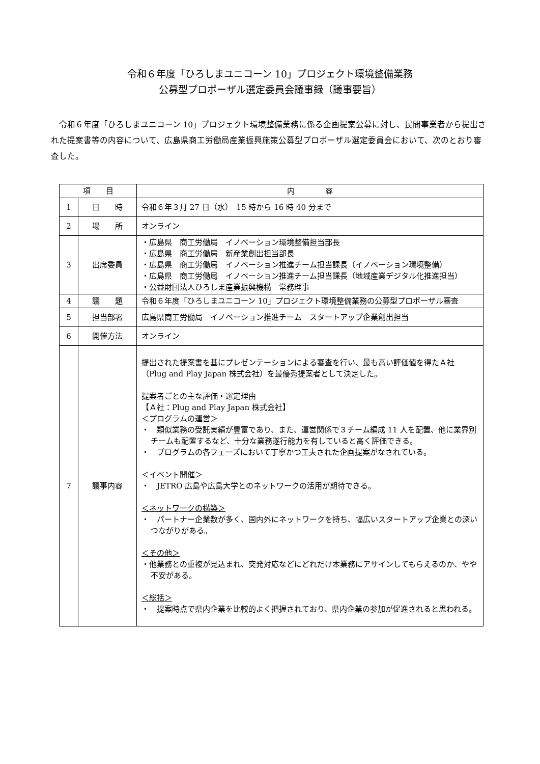令和６年度「ひろしまユニコーン 10」プロジェクト環境整備業務
公募型プロポーザル選定委員会議事録（議事要旨）
令和６年度「ひろしまユニコーン 10」プロジェクト環境整備業務に係る企画提案公募に対し、民間事業者から提出された提案書等の内容について、広島県商工労働局産業振興施策公募型プロポーザル選定委員会において、次のとおり審査した。
| 項 目 | | 内 容 |
| --- | --- | --- |
| 1 | 日 時 | 令和６年３月 27 日（水） 15 時から 16 時 40 分まで |
| 2 | 場 所 | オンライン |
| 3 | 出席委員 | ・広島県 商工労働局 イノベーション環境整備担当部長 ・広島県 商工労働局 新産業創出担当部長 ・広島県 商工労働局 イノベーション推進チーム担当課長（イノベーション環境整備） ・広島県 商工労働局 イノベーション推進チーム担当課長（地域産業デジタル化推進担当） ・公益財団法人ひろしま産業振興機構 常務理事 |
| 4 | 議 題 | 令和６年度「ひろしまユニコーン 10」プロジェクト環境整備業務の公募型プロポーザル審査 |
| 5 | 担当部署 | 広島県商工労働局 イノベーション推進チーム スタートアップ企業創出担当 |
| 6 | 開催方法 | オンライン |
| 7 | 議事内容 | 提出された提案書を基にプレゼンテーションによる審査を行い、最も高い評価値を得たＡ社（Plug and Play Japan 株式会社）を最優秀提案者として決定した。 提案者ごとの主な評価・選定理由 【Ａ社：Plug and Play Japan 株式会社】 ＜プログラムの運営＞ ・ 類似業務の受託実績が豊富であり、また、運営関係で３チーム編成 11 人を配置、他に業界別チームも配置するなど、十分な業務遂行能力を有していると高く評価できる。 ・ プログラムの各フェーズにおいて丁寧かつ工夫された企画提案がなされている。 ＜イベント開催＞ ・ JETRO 広島や広島大学とのネットワークの活用が期待できる。 ＜ネットワークの構築＞ ・ パートナー企業数が多く、国内外にネットワークを持ち、幅広いスタートアップ企業との深いつながりがある。 ＜その他＞ ・他業務との重複が見込まれ、突発対応などにどれだけ本業務にアサインしてもらえるのか、やや不安がある。 ＜総括＞ ・ 提案時点で県内企業を比較的よく把握されており、県内企業の参加が促進されると思われる。 |